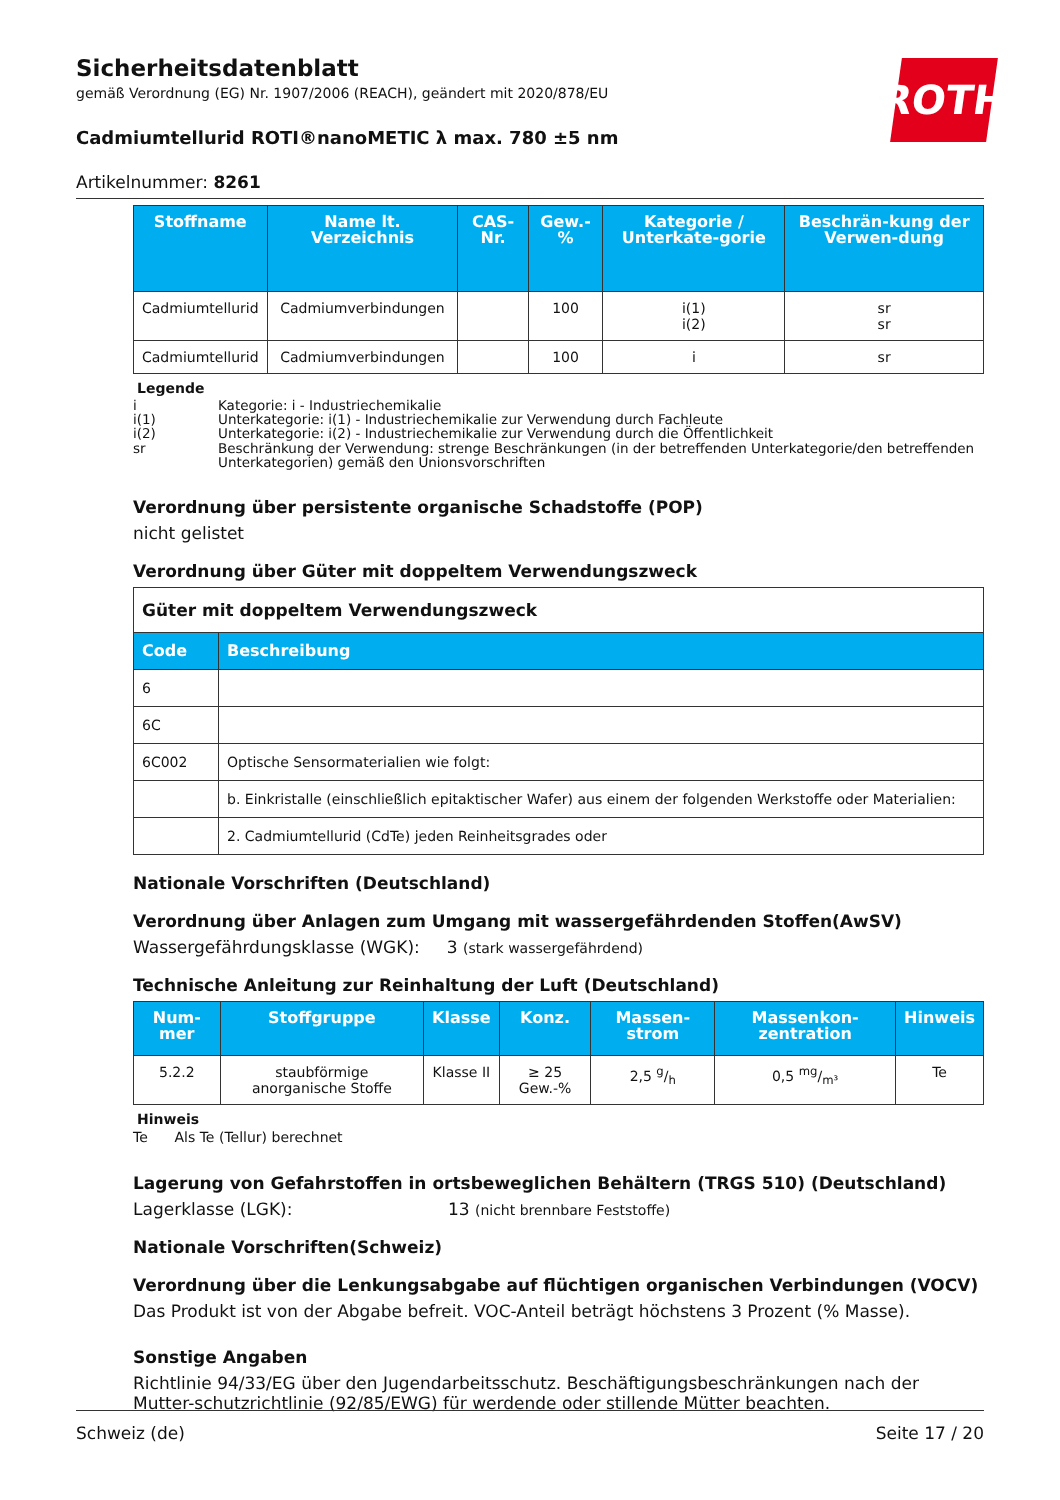ROTH
Sicherheitsdatenblatt
gemäß Verordnung (EG) Nr. 1907/2006 (REACH), geändert mit 2020/878/EU
Cadmiumtellurid ROTI®nanoMETIC λ max. 780 ±5 nm
Artikelnummer: 8261
| Stoffname | Name lt. Verzeichnis | CAS-Nr. | Gew.-% | Kategorie / Unterkate-gorie | Beschrän-kung der Verwen-dung |
| --- | --- | --- | --- | --- | --- |
| Cadmiumtellurid | Cadmiumverbindungen | | 100 | i(1) i(2) | sr sr |
| Cadmiumtellurid | Cadmiumverbindungen | | 100 | i | sr |
Legende
| i | Kategorie: i - Industriechemikalie |
| i(1) | Unterkategorie: i(1) - Industriechemikalie zur Verwendung durch Fachleute |
| i(2) | Unterkategorie: i(2) - Industriechemikalie zur Verwendung durch die Öffentlichkeit |
| sr | Beschränkung der Verwendung: strenge Beschränkungen (in der betreffenden Unterkategorie/den betreffenden Unterkategorien) gemäß den Unionsvorschriften |
Verordnung über persistente organische Schadstoffe (POP)
nicht gelistet
Verordnung über Güter mit doppeltem Verwendungszweck
| Güter mit doppeltem Verwendungszweck | |
| Code | Beschreibung |
| 6 | |
| 6C | |
| 6C002 | Optische Sensormaterialien wie folgt: |
| | b. Einkristalle (einschließlich epitaktischer Wafer) aus einem der folgenden Werkstoffe oder Materialien: |
| | 2. Cadmiumtellurid (CdTe) jeden Reinheitsgrades oder |
Nationale Vorschriften (Deutschland)
Verordnung über Anlagen zum Umgang mit wassergefährdenden Stoffen(AwSV)
Wassergefährdungsklasse (WGK): 3 (stark wassergefährdend)
Technische Anleitung zur Reinhaltung der Luft (Deutschland)
| Num-mer | Stoffgruppe | Klasse | Konz. | Massen-strom | Massenkon-zentration | Hinweis |
| --- | --- | --- | --- | --- | --- | --- |
| 5.2.2 | staubförmige anorganische Stoffe | Klasse II | ≥ 25 Gew.-% | 2,5 g/h | 0,5 mg/m³ | Te |
Hinweis
Te Als Te (Tellur) berechnet
Lagerung von Gefahrstoffen in ortsbeweglichen Behältern (TRGS 510) (Deutschland)
Lagerklasse (LGK): 13 (nicht brennbare Feststoffe)
Nationale Vorschriften(Schweiz)
Verordnung über die Lenkungsabgabe auf flüchtigen organischen Verbindungen (VOCV)
Das Produkt ist von der Abgabe befreit. VOC-Anteil beträgt höchstens 3 Prozent (% Masse).
Sonstige Angaben
Richtlinie 94/33/EG über den Jugendarbeitsschutz. Beschäftigungsbeschränkungen nach der Mutter-schutzrichtlinie (92/85/EWG) für werdende oder stillende Mütter beachten.
Schweiz (de) Seite 17 / 20